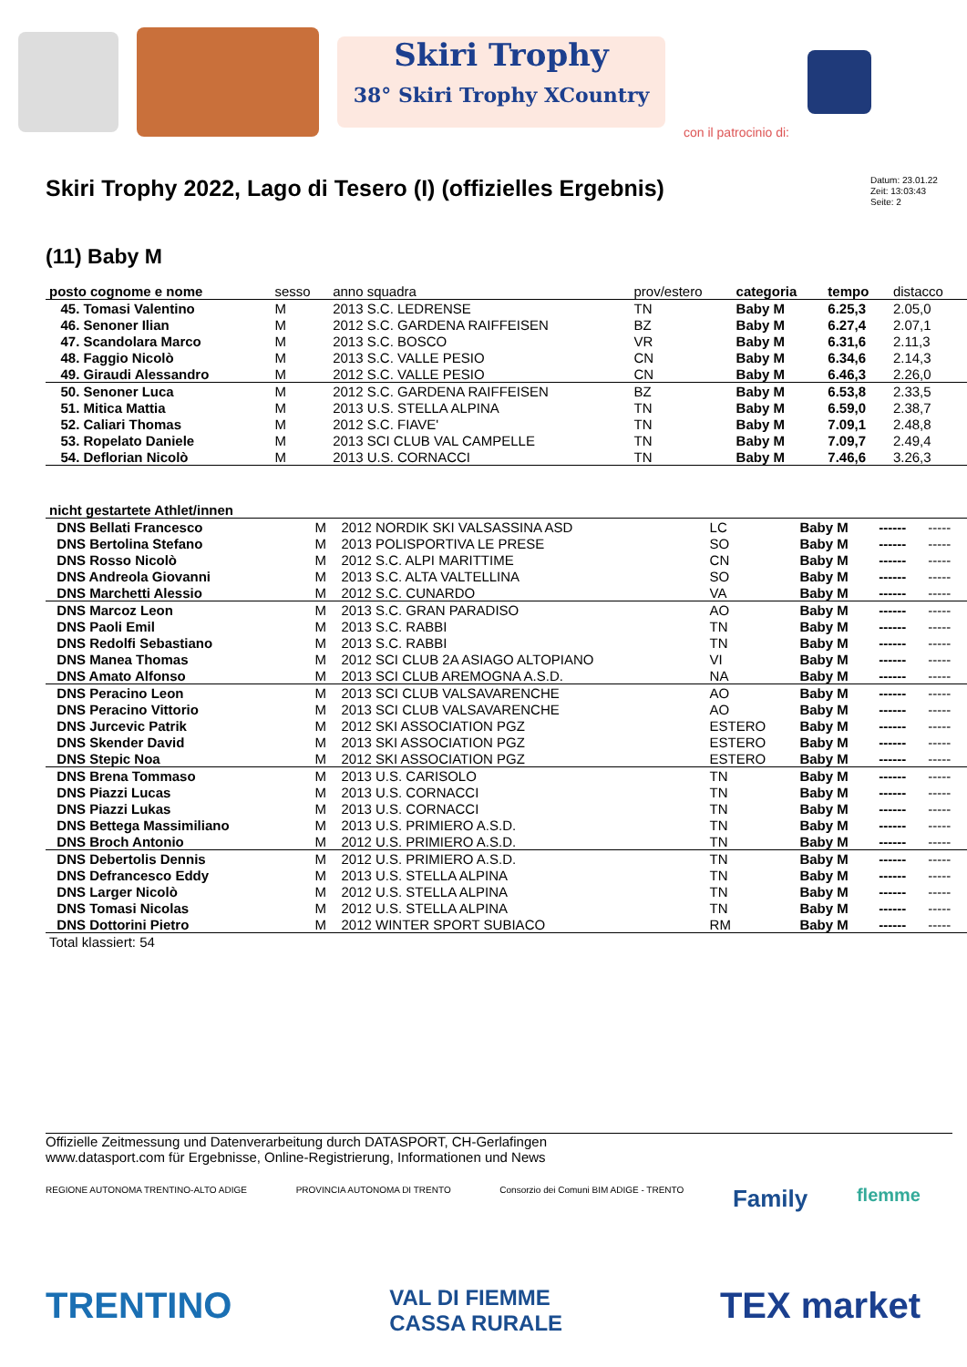Skiri Trophy
38° Skiri Trophy XCountry con il patrocinio di:
Skiri Trophy 2022, Lago di Tesero (I) (offizielles Ergebnis)
Datum: 23.01.22
Zeit: 13:03:43
Seite: 2
(11) Baby M
| posto cognome e nome | sesso | anno squadra | prov/estero | categoria | tempo | distacco |
| --- | --- | --- | --- | --- | --- | --- |
| 45. Tomasi Valentino | M | 2013 S.C. LEDRENSE | TN | Baby M | 6.25,3 | 2.05,0 |
| 46. Senoner Ilian | M | 2012 S.C. GARDENA RAIFFEISEN | BZ | Baby M | 6.27,4 | 2.07,1 |
| 47. Scandolara Marco | M | 2013 S.C. BOSCO | VR | Baby M | 6.31,6 | 2.11,3 |
| 48. Faggio Nicolò | M | 2013 S.C. VALLE PESIO | CN | Baby M | 6.34,6 | 2.14,3 |
| 49. Giraudi Alessandro | M | 2012 S.C. VALLE PESIO | CN | Baby M | 6.46,3 | 2.26,0 |
| 50. Senoner Luca | M | 2012 S.C. GARDENA RAIFFEISEN | BZ | Baby M | 6.53,8 | 2.33,5 |
| 51. Mitica Mattia | M | 2013 U.S. STELLA ALPINA | TN | Baby M | 6.59,0 | 2.38,7 |
| 52. Caliari Thomas | M | 2012 S.C. FIAVE' | TN | Baby M | 7.09,1 | 2.48,8 |
| 53. Ropelato Daniele | M | 2013 SCI CLUB VAL CAMPELLE | TN | Baby M | 7.09,7 | 2.49,4 |
| 54. Deflorian Nicolò | M | 2013 U.S. CORNACCI | TN | Baby M | 7.46,6 | 3.26,3 |
| nicht gestartete Athlet/innen | | | | | | |
| --- | --- | --- | --- | --- | --- | --- |
| DNS Bellati Francesco | M | 2012 NORDIK SKI VALSASSINA ASD | LC | Baby M | ------ | ----- |
| DNS Bertolina Stefano | M | 2013 POLISPORTIVA LE PRESE | SO | Baby M | ------ | ----- |
| DNS Rosso Nicolò | M | 2012 S.C. ALPI MARITTIME | CN | Baby M | ------ | ----- |
| DNS Andreola Giovanni | M | 2013 S.C. ALTA VALTELLINA | SO | Baby M | ------ | ----- |
| DNS Marchetti Alessio | M | 2012 S.C. CUNARDO | VA | Baby M | ------ | ----- |
| DNS Marcoz Leon | M | 2013 S.C. GRAN PARADISO | AO | Baby M | ------ | ----- |
| DNS Paoli Emil | M | 2013 S.C. RABBI | TN | Baby M | ------ | ----- |
| DNS Redolfi Sebastiano | M | 2013 S.C. RABBI | TN | Baby M | ------ | ----- |
| DNS Manea Thomas | M | 2012 SCI CLUB 2A ASIAGO ALTOPIANO | VI | Baby M | ------ | ----- |
| DNS Amato Alfonso | M | 2013 SCI CLUB AREMOGNA A.S.D. | NA | Baby M | ------ | ----- |
| DNS Peracino Leon | M | 2013 SCI CLUB VALSAVARENCHE | AO | Baby M | ------ | ----- |
| DNS Peracino Vittorio | M | 2013 SCI CLUB VALSAVARENCHE | AO | Baby M | ------ | ----- |
| DNS Jurcevic Patrik | M | 2012 SKI ASSOCIATION PGZ | ESTERO | Baby M | ------ | ----- |
| DNS Skender David | M | 2013 SKI ASSOCIATION PGZ | ESTERO | Baby M | ------ | ----- |
| DNS Stepic Noa | M | 2012 SKI ASSOCIATION PGZ | ESTERO | Baby M | ------ | ----- |
| DNS Brena Tommaso | M | 2013 U.S. CARISOLO | TN | Baby M | ------ | ----- |
| DNS Piazzi Lucas | M | 2013 U.S. CORNACCI | TN | Baby M | ------ | ----- |
| DNS Piazzi Lukas | M | 2013 U.S. CORNACCI | TN | Baby M | ------ | ----- |
| DNS Bettega Massimiliano | M | 2013 U.S. PRIMIERO A.S.D. | TN | Baby M | ------ | ----- |
| DNS Broch Antonio | M | 2012 U.S. PRIMIERO A.S.D. | TN | Baby M | ------ | ----- |
| DNS Debertolis Dennis | M | 2012 U.S. PRIMIERO A.S.D. | TN | Baby M | ------ | ----- |
| DNS Defrancesco Eddy | M | 2013 U.S. STELLA ALPINA | TN | Baby M | ------ | ----- |
| DNS Larger Nicolò | M | 2012 U.S. STELLA ALPINA | TN | Baby M | ------ | ----- |
| DNS Tomasi Nicolas | M | 2012 U.S. STELLA ALPINA | TN | Baby M | ------ | ----- |
| DNS Dottorini Pietro | M | 2012 WINTER SPORT SUBIACO | RM | Baby M | ------ | ----- |
| Total klassiert: 54 | | | | | | |
Offizielle Zeitmessung und Datenverarbeitung durch DATASPORT, CH-Gerlafingen
www.datasport.com für Ergebnisse, Online-Registrierung, Informationen und News
REGIONE AUTONOMA TRENTINO-ALTO ADIGE PROVINCIA AUTONOMA DI TRENTO Consorzio dei Comuni BIM ADIGE - TRENTO Family flemme
TRENTINO VAL DI FIEMME
CASSA RURALE TEX market